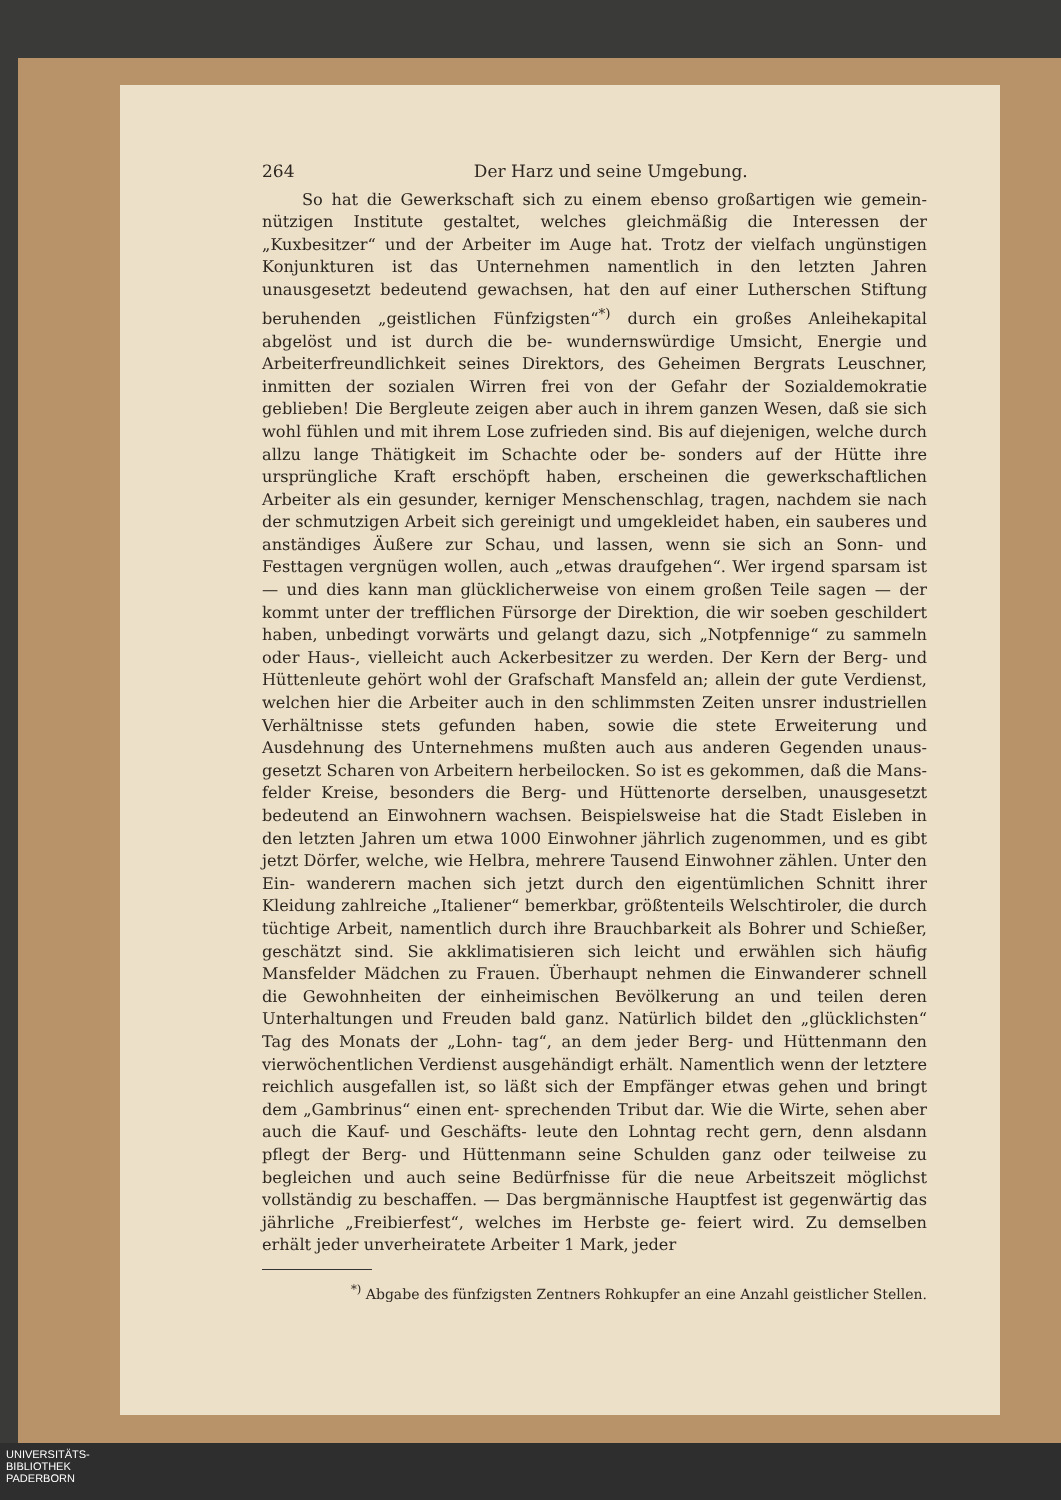264 Der Harz und seine Umgebung.
So hat die Gewerkschaft sich zu einem ebenso großartigen wie gemein- nützigen Institute gestaltet, welches gleichmäßig die Interessen der „Kuxbesitzer“ und der Arbeiter im Auge hat. Trotz der vielfach ungünstigen Konjunkturen ist das Unternehmen namentlich in den letzten Jahren unausgesetzt bedeutend gewachsen, hat den auf einer Lutherschen Stiftung beruhenden „geistlichen Fünfzigsten“<sup>*)</sup> durch ein großes Anleihekapital abgelöst und ist durch die be- wundernswürdige Umsicht, Energie und Arbeiterfreundlichkeit seines Direktors, des Geheimen Bergrats Leuschner, inmitten der sozialen Wirren frei von der Gefahr der Sozialdemokratie geblieben! Die Bergleute zeigen aber auch in ihrem ganzen Wesen, daß sie sich wohl fühlen und mit ihrem Lose zufrieden sind. Bis auf diejenigen, welche durch allzu lange Thätigkeit im Schachte oder be- sonders auf der Hütte ihre ursprüngliche Kraft erschöpft haben, erscheinen die gewerkschaftlichen Arbeiter als ein gesunder, kerniger Menschenschlag, tragen, nachdem sie nach der schmutzigen Arbeit sich gereinigt und umgekleidet haben, ein sauberes und anständiges Äußere zur Schau, und lassen, wenn sie sich an Sonn- und Festtagen vergnügen wollen, auch „etwas draufgehen“. Wer irgend sparsam ist — und dies kann man glücklicherweise von einem großen Teile sagen — der kommt unter der trefflichen Fürsorge der Direktion, die wir soeben geschildert haben, unbedingt vorwärts und gelangt dazu, sich „Notpfennige“ zu sammeln oder Haus-, vielleicht auch Ackerbesitzer zu werden. Der Kern der Berg- und Hüttenleute gehört wohl der Grafschaft Mansfeld an; allein der gute Verdienst, welchen hier die Arbeiter auch in den schlimmsten Zeiten unsrer industriellen Verhältnisse stets gefunden haben, sowie die stete Erweiterung und Ausdehnung des Unternehmens mußten auch aus anderen Gegenden unaus- gesetzt Scharen von Arbeitern herbeilocken. So ist es gekommen, daß die Mans- felder Kreise, besonders die Berg- und Hüttenorte derselben, unausgesetzt bedeutend an Einwohnern wachsen. Beispielsweise hat die Stadt Eisleben in den letzten Jahren um etwa 1000 Einwohner jährlich zugenommen, und es gibt jetzt Dörfer, welche, wie Helbra, mehrere Tausend Einwohner zählen. Unter den Ein- wanderern machen sich jetzt durch den eigentümlichen Schnitt ihrer Kleidung zahlreiche „Italiener“ bemerkbar, größtenteils Welschtiroler, die durch tüchtige Arbeit, namentlich durch ihre Brauchbarkeit als Bohrer und Schießer, geschätzt sind. Sie akklimatisieren sich leicht und erwählen sich häufig Mansfelder Mädchen zu Frauen. Überhaupt nehmen die Einwanderer schnell die Gewohnheiten der einheimischen Bevölkerung an und teilen deren Unterhaltungen und Freuden bald ganz. Natürlich bildet den „glücklichsten“ Tag des Monats der „Lohn- tag“, an dem jeder Berg- und Hüttenmann den vierwöchentlichen Verdienst ausgehändigt erhält. Namentlich wenn der letztere reichlich ausgefallen ist, so läßt sich der Empfänger etwas gehen und bringt dem „Gambrinus“ einen ent- sprechenden Tribut dar. Wie die Wirte, sehen aber auch die Kauf- und Geschäfts- leute den Lohntag recht gern, denn alsdann pflegt der Berg- und Hüttenmann seine Schulden ganz oder teilweise zu begleichen und auch seine Bedürfnisse für die neue Arbeitszeit möglichst vollständig zu beschaffen. — Das bergmännische Hauptfest ist gegenwärtig das jährliche „Freibierfest“, welches im Herbste ge- feiert wird. Zu demselben erhält jeder unverheiratete Arbeiter 1 Mark, jeder
<sup>*)</sup> Abgabe des fünfzigsten Zentners Rohkupfer an eine Anzahl geistlicher Stellen.
UNIVERSITÄTS-
BIBLIOTHEK
PADERBORN